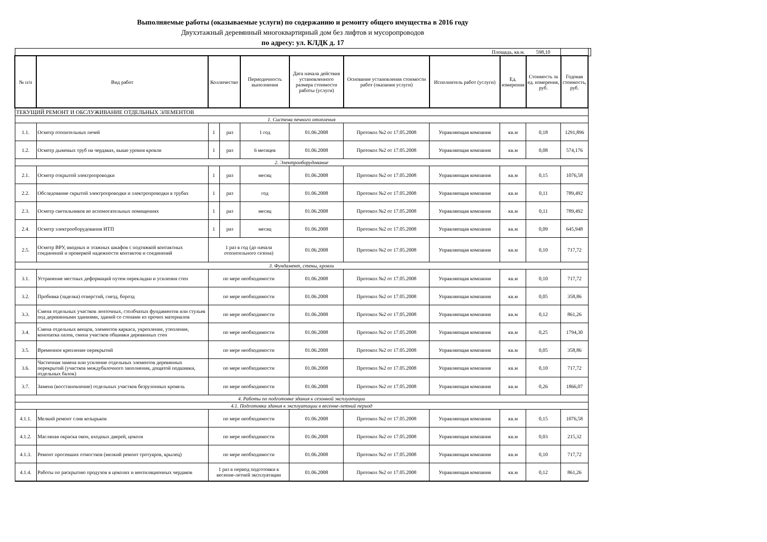Выполняемые работы (оказываемые услуги) по содержанию и ремонту общего имущества в 2016 году
Двухэтажный деревянный многоквартирный дом без лифтов и мусоропроводов
по адресу: ул. КЛДК д. 17
| Площадь, кв.м. | | | | | | | | | 598,10 | | |
| № п/п | Вид работ | Колличество | | Периодичность выполнения | Дата начала действия установленного размера стоимости работы (услуги) | Основание установления стоимости работ (оказания услуги) | Исполнитель работ (услуги) | Ед. измерения | Стоимость за ед. измерения, руб. | Годовая стоимость, руб. | |
| ТЕКУЩИЙ РЕМОНТ И ОБСЛУЖИВАНИЕ ОТДЕЛЬНЫХ ЭЛЕМЕНТОВ | | | | | | | | | | | |
| 1. Система печного отопления | | | | | | | | | | | |
| 1.1. | Осмотр отопительных печей | 1 | раз | 1 год | 01.06.2008 | Протокол №2 от 17.05.2008 | Управляющая компания | кв.м | 0,18 | 1291,896 | |
| 1.2. | Осмотр дымовых труб на чердаках, выше уровня кровли | 1 | раз | 6 месяцев | 01.06.2008 | Протокол №2 от 17.05.2008 | Управляющая компания | кв.м | 0,08 | 574,176 | |
| 2. Электрооборудование | | | | | | | | | | | |
| 2.1. | Осмотр открытой электропроводки | 1 | раз | месяц | 01.06.2008 | Протокол №2 от 17.05.2008 | Управляющая компания | кв.м | 0,15 | 1076,58 | |
| 2.2. | Обследование скрытой электропроводки и электропроводки в трубах | 1 | раз | год | 01.06.2008 | Протокол №2 от 17.05.2008 | Управляющая компания | кв.м | 0,11 | 789,492 | |
| 2.3. | Осмотр светильников во вспомогательных помещениях | 1 | раз | месяц | 01.06.2008 | Протокол №2 от 17.05.2008 | Управляющая компания | кв.м | 0,11 | 789,492 | |
| 2.4. | Осмотр электрооборудования ИТП | 1 | раз | месяц | 01.06.2008 | Протокол №2 от 17.05.2008 | Управляющая компания | кв.м | 0,09 | 645,948 | |
| 2.5. | Осмотр ВРУ, вводных и этажных шкафов с подтяжкой контактных соединений и проверкой надежности контактов и соединений | 1 раз в год (до начала отопительного сезона) | | | 01.06.2008 | Протокол №2 от 17.05.2008 | Управляющая компания | кв.м | 0,10 | 717,72 | |
| 3. Фундамент, стены, кровли | | | | | | | | | | | |
| 3.1. | Устранение местных деформаций путем перекладки и усиления стен | по мере необходимости | | | 01.06.2008 | Протокол №2 от 17.05.2008 | Управляющая компания | кв.м | 0,10 | 717,72 | |
| 3.2. | Пробивка (заделка) отверстий, гнезд, борозд | по мере необходимости | | | 01.06.2008 | Протокол №2 от 17.05.2008 | Управляющая компания | кв.м | 0,05 | 358,86 | |
| 3.3. | Смена отдельных участков ленточных, столбчатых фундаментов или стульев под деревянными зданиями, зданий со стенами из прочих материалов | по мере необходимости | | | 01.06.2008 | Протокол №2 от 17.05.2008 | Управляющая компания | кв.м | 0,12 | 861,26 | |
| 3.4. | Смена отдельных венцов, элементов каркаса, укрепление, утепление, конопатка пазов, смена участков обшивки деревянных стен | по мере необходимости | | | 01.06.2008 | Протокол №2 от 17.05.2008 | Управляющая компания | кв.м | 0,25 | 1794,30 | |
| 3.5. | Временное крепление перекрытий | по мере необходимости | | | 01.06.2008 | Протокол №2 от 17.05.2008 | Управляющая компания | кв.м | 0,05 | 358,86 | |
| 3.6. | Частичная замена или усиление отдельных элементов деревянных перекрытий (участков междубалочного заполнения, дощатой подшивки, отдельных балок) | по мере необходимости | | | 01.06.2008 | Протокол №2 от 17.05.2008 | Управляющая компания | кв.м | 0,10 | 717,72 | |
| 3.7. | Замена (восстановление) отдельных участков безрулонных кровель | по мере необходимости | | | 01.06.2008 | Протокол №2 от 17.05.2008 | Управляющая компания | кв.м | 0,26 | 1866,07 | |
| 4. Работы по подготовке здания к сезонной эксплуатации | | | | | | | | | | | |
| 4.1. Подготовка здания к эксплуатации в весенне-летний период | | | | | | | | | | | |
| 4.1.1. | Мелкий ремонт слив козырьков | по мере необходимости | | | 01.06.2008 | Протокол №2 от 17.05.2008 | Управляющая компания | кв.м | 0,15 | 1076,58 | |
| 4.1.2. | Масляная окраска окон, входных дверей, цоколя | по мере необходимости | | | 01.06.2008 | Протокол №2 от 17.05.2008 | Управляющая компания | кв.м | 0,03 | 215,32 | |
| 4.1.3. | Ремонт просевших отмостков (мелкий ремонт тротуаров, крылец) | по мере необходимости | | | 01.06.2008 | Протокол №2 от 17.05.2008 | Управляющая компания | кв.м | 0,10 | 717,72 | |
| 4.1.4. | Работы по раскрытию продухов в цоколях и вентиляционных чердаков | 1 раз в период подготовки к весенне-летней эксплуатации | | | 01.06.2008 | Протокол №2 от 17.05.2008 | Управляющая компания | кв.м | 0,12 | 861,26 | |